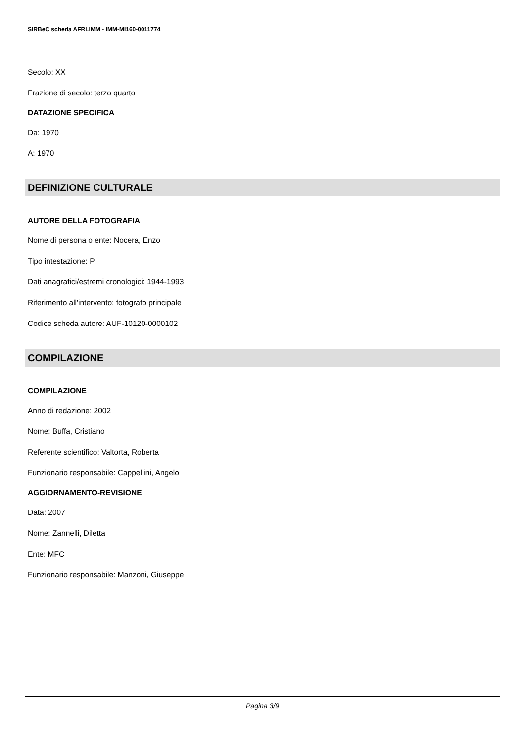SIRBeC scheda AFRLIMM - IMM-MI160-0011774
Secolo: XX
Frazione di secolo: terzo quarto
DATAZIONE SPECIFICA
Da: 1970
A: 1970
DEFINIZIONE CULTURALE
AUTORE DELLA FOTOGRAFIA
Nome di persona o ente: Nocera, Enzo
Tipo intestazione: P
Dati anagrafici/estremi cronologici: 1944-1993
Riferimento all'intervento: fotografo principale
Codice scheda autore: AUF-10120-0000102
COMPILAZIONE
COMPILAZIONE
Anno di redazione: 2002
Nome: Buffa, Cristiano
Referente scientifico: Valtorta, Roberta
Funzionario responsabile: Cappellini, Angelo
AGGIORNAMENTO-REVISIONE
Data: 2007
Nome: Zannelli, Diletta
Ente: MFC
Funzionario responsabile: Manzoni, Giuseppe
Pagina 3/9